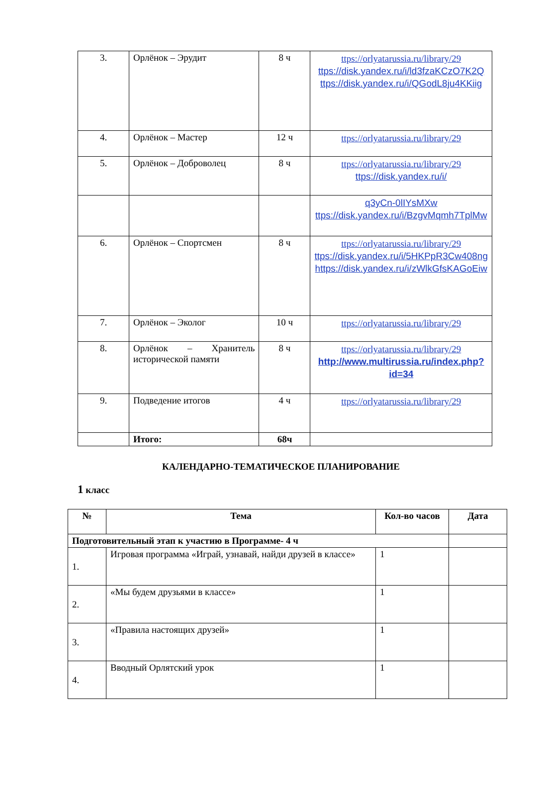| 3. | Орлёнок – Эрудит | 8 ч | ttps://orlyatarussia.ru/library/29 ttps://disk.yandex.ru/i/ld3fzaKCzO7K2Q ttps://disk.yandex.ru/i/QGodL8ju4KKiig |
| 4. | Орлёнок – Мастер | 12 ч | ttps://orlyatarussia.ru/library/29 |
| 5. | Орлёнок – Доброволец | 8 ч | ttps://orlyatarussia.ru/library/29 ttps://disk.yandex.ru/i/ |
| | | | q3yCn-0lIYsMXw ttps://disk.yandex.ru/i/BzgvMqmh7TplMw |
| 6. | Орлёнок – Спортсмен | 8 ч | ttps://orlyatarussia.ru/library/29 ttps://disk.yandex.ru/i/5HKPpR3Cw408ng https://disk.yandex.ru/i/zWlkGfsKAGoEiw |
| 7. | Орлёнок – Эколог | 10 ч | ttps://orlyatarussia.ru/library/29 |
| 8. | Орлёнок – Хранитель исторической памяти | 8 ч | ttps://orlyatarussia.ru/library/29 http://www.multirussia.ru/index.php?id=34 |
| 9. | Подведение итогов | 4 ч | ttps://orlyatarussia.ru/library/29 |
| | Итого: | 68ч | |
КАЛЕНДАРНО-ТЕМАТИЧЕСКОЕ ПЛАНИРОВАНИЕ
1 класс
| № | Тема | Кол-во часов | Дата |
| --- | --- | --- | --- |
| Подготовительный этап к участию в Программе- 4 ч | | | |
| 1. | Игровая программа «Играй, узнавай, найди друзей в классе» | 1 | |
| 2. | «Мы будем друзьями в классе» | 1 | |
| 3. | «Правила настоящих друзей» | 1 | |
| 4. | Вводный Орлятский урок | 1 | |